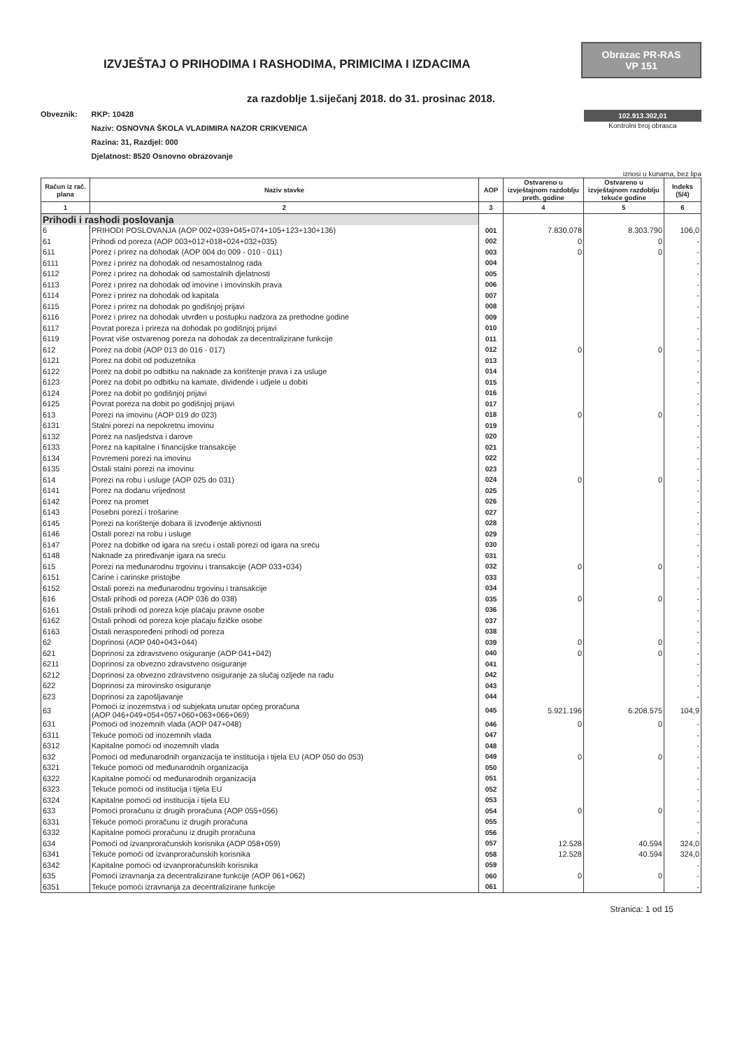IZVJEŠTAJ O PRIHODIMA I RASHODIMA, PRIMICIMA I IZDACIMA
Obrazac PR-RAS
VP 151
za razdoblje 1.siječanj 2018. do 31. prosinac 2018.
Obveznik: RKP: 10428
Naziv: OSNOVNA ŠKOLA VLADIMIRA NAZOR CRIKVENICA
Razina: 31, Razdjel: 000
Djelatnost: 8520 Osnovno obrazovanje
102.913.302,01
Kontrolni broj obrasca
iznosi u kunama, bez lipa
| Račun iz rač. plana | Naziv stavke | AOP | Ostvareno u izvještajnom razdoblju preth. godine | Ostvareno u izvještajnom razdoblju tekuće godine | Indeks (5/4) |
| --- | --- | --- | --- | --- | --- |
| 1 | 2 | 3 | 4 | 5 | 6 |
| Prihodi i rashodi poslovanja | | | | | |
| 6 | PRIHODI POSLOVANJA (AOP 002+039+045+074+105+123+130+136) | 001 | 7.830.078 | 8.303.790 | 106,0 |
| 61 | Prihodi od poreza (AOP 003+012+018+024+032+035) | 002 | 0 | 0 | - |
| 611 | Porez i prirez na dohodak (AOP 004 do 009 - 010 - 011) | 003 | 0 | 0 | - |
| 6111 | Porez i prirez na dohodak od nesamostalnog rada | 004 | | | - |
| 6112 | Porez i prirez na dohodak od samostalnih djelatnosti | 005 | | | - |
| 6113 | Porez i prirez na dohodak od imovine i imovinskih prava | 006 | | | - |
| 6114 | Porez i prirez na dohodak od kapitala | 007 | | | - |
| 6115 | Porez i prirez na dohodak po godišnjoj prijavi | 008 | | | - |
| 6116 | Porez i prirez na dohodak utvrđen u postupku nadzora za prethodne godine | 009 | | | - |
| 6117 | Povrat poreza i prireza na dohodak po godišnjoj prijavi | 010 | | | - |
| 6119 | Povrat više ostvarenog poreza na dohodak za decentralizirane funkcije | 011 | | | - |
| 612 | Porez na dobit (AOP 013 do 016 - 017) | 012 | 0 | 0 | - |
| 6121 | Porez na dobit od poduzetnika | 013 | | | - |
| 6122 | Porez na dobit po odbitku na naknade za korištenje prava i za usluge | 014 | | | - |
| 6123 | Porez na dobit po odbitku na kamate, dividende i udjele u dobiti | 015 | | | - |
| 6124 | Porez na dobit po godišnjoj prijavi | 016 | | | - |
| 6125 | Povrat poreza na dobit po godišnjoj prijavi | 017 | | | - |
| 613 | Porezi na imovinu (AOP 019 do 023) | 018 | 0 | 0 | - |
| 6131 | Stalni porezi na nepokretnu imovinu | 019 | | | - |
| 6132 | Porez na nasljedstva i darove | 020 | | | - |
| 6133 | Porez na kapitalne i financijske transakcije | 021 | | | - |
| 6134 | Povremeni porezi na imovinu | 022 | | | - |
| 6135 | Ostali stalni porezi na imovinu | 023 | | | - |
| 614 | Porezi na robu i usluge (AOP 025 do 031) | 024 | 0 | 0 | - |
| 6141 | Porez na dodanu vrijednost | 025 | | | - |
| 6142 | Porez na promet | 026 | | | - |
| 6143 | Posebni porezi i trošarine | 027 | | | - |
| 6145 | Porezi na korištenje dobara ili izvođenje aktivnosti | 028 | | | - |
| 6146 | Ostali porezi na robu i usluge | 029 | | | - |
| 6147 | Porez na dobitke od igara na sreću i ostali porezi od igara na sreću | 030 | | | - |
| 6148 | Naknade za priređivanje igara na sreću | 031 | | | - |
| 615 | Porezi na međunarodnu trgovinu i transakcije (AOP 033+034) | 032 | 0 | 0 | - |
| 6151 | Carine i carinske pristojbe | 033 | | | - |
| 6152 | Ostali porezi na međunarodnu trgovinu i transakcije | 034 | | | - |
| 616 | Ostali prihodi od poreza (AOP 036 do 038) | 035 | 0 | 0 | - |
| 6161 | Ostali prihodi od poreza koje plaćaju pravne osobe | 036 | | | - |
| 6162 | Ostali prihodi od poreza koje plaćaju fizičke osobe | 037 | | | - |
| 6163 | Ostali neraspoređeni prihodi od poreza | 038 | | | - |
| 62 | Doprinosi (AOP 040+043+044) | 039 | 0 | 0 | - |
| 621 | Doprinosi za zdravstveno osiguranje (AOP 041+042) | 040 | 0 | 0 | - |
| 6211 | Doprinosi za obvezno zdravstveno osiguranje | 041 | | | - |
| 6212 | Doprinosi za obvezno zdravstveno osiguranje za slučaj ozljede na radu | 042 | | | - |
| 622 | Doprinosi za mirovinsko osiguranje | 043 | | | - |
| 623 | Doprinosi za zapošljavanje | 044 | | | - |
| 63 | Pomoći iz inozemstva i od subjekata unutar općeg proračuna (AOP 046+049+054+057+060+063+066+069) | 045 | 5.921.196 | 6.208.575 | 104,9 |
| 631 | Pomoći od inozemnih vlada (AOP 047+048) | 046 | 0 | 0 | - |
| 6311 | Tekuće pomoći od inozemnih vlada | 047 | | | - |
| 6312 | Kapitalne pomoći od inozemnih vlada | 048 | | | - |
| 632 | Pomoći od međunarodnih organizacija te institucija i tijela EU (AOP 050 do 053) | 049 | 0 | 0 | - |
| 6321 | Tekuće pomoći od međunarodnih organizacija | 050 | | | - |
| 6322 | Kapitalne pomoći od međunarodnih organizacija | 051 | | | - |
| 6323 | Tekuće pomoći od institucija i tijela EU | 052 | | | - |
| 6324 | Kapitalne pomoći od institucija i tijela EU | 053 | | | - |
| 633 | Pomoći proračunu iz drugih proračuna (AOP 055+056) | 054 | 0 | 0 | - |
| 6331 | Tekuće pomoći proračunu iz drugih proračuna | 055 | | | - |
| 6332 | Kapitalne pomoći proračunu iz drugih proračuna | 056 | | | - |
| 634 | Pomoći od izvanproračunskih korisnika (AOP 058+059) | 057 | 12.528 | 40.594 | 324,0 |
| 6341 | Tekuće pomoći od izvanproračunskih korisnika | 058 | 12.528 | 40.594 | 324,0 |
| 6342 | Kapitalne pomoći od izvanproračunskih korisnika | 059 | | | - |
| 635 | Pomoći izravnanja za decentralizirane funkcije (AOP 061+062) | 060 | 0 | 0 | - |
| 6351 | Tekuće pomoći izravnanja za decentralizirane funkcije | 061 | | | - |
Stranica: 1 od 15